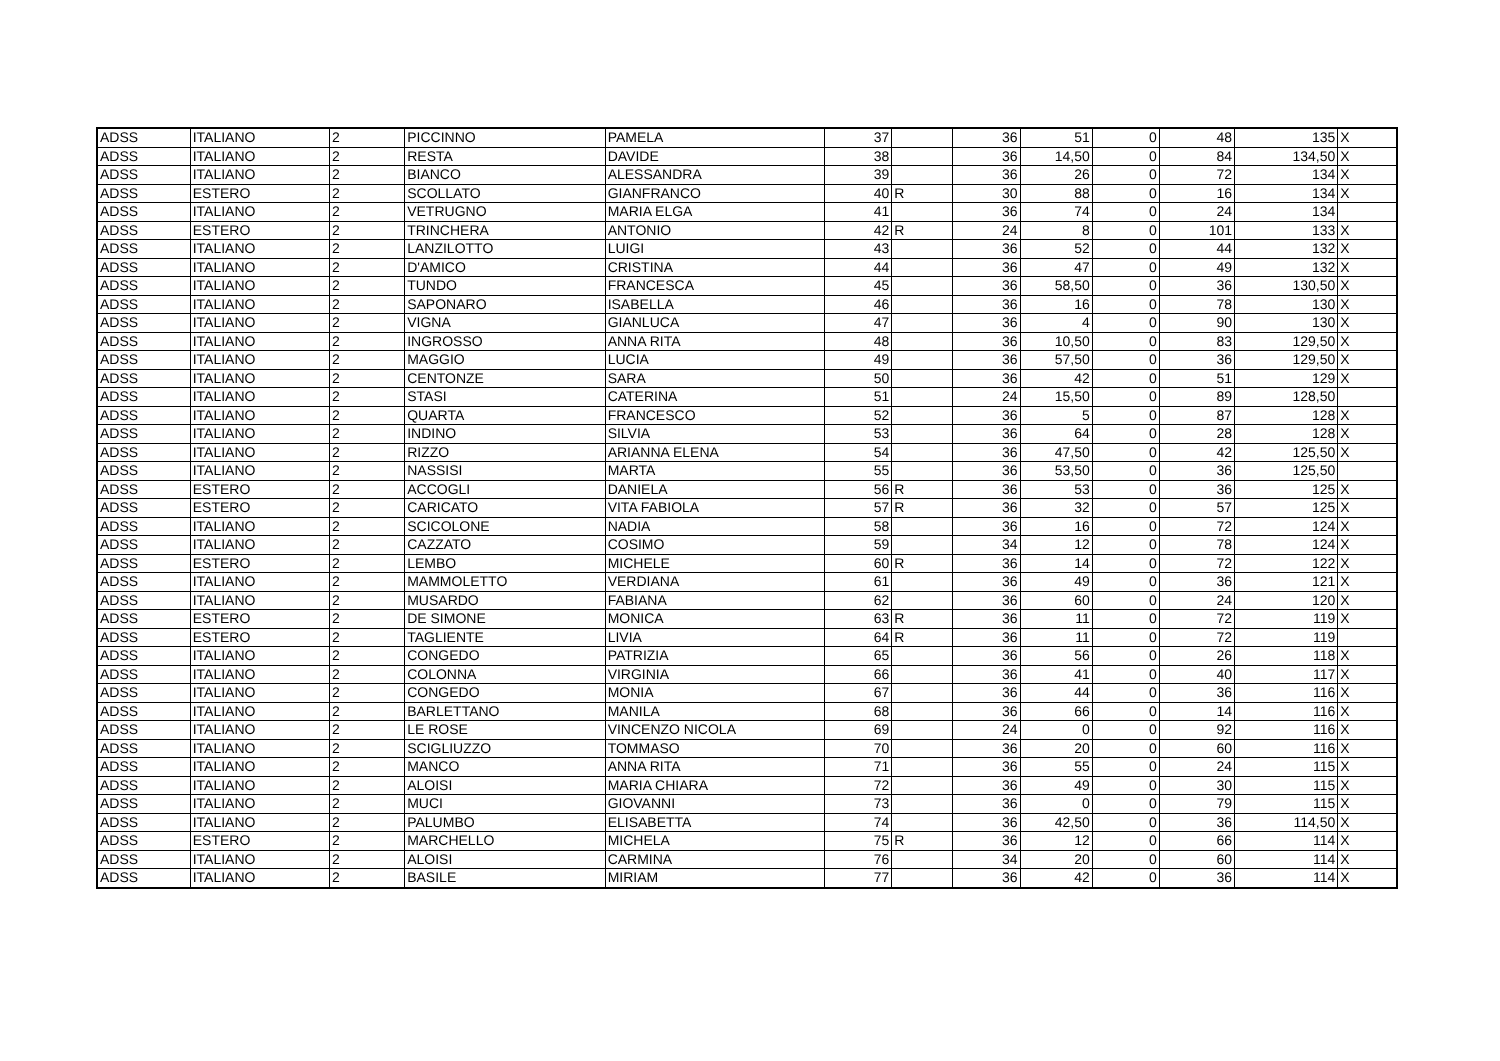| ADSS | ITALIANO | 2 | PICCINNO | PAMELA | 37 | | 36 | 51 | 0 | 48 | 135 | X |
| ADSS | ITALIANO | 2 | RESTA | DAVIDE | 38 | | 36 | 14,50 | 0 | 84 | 134,50 | X |
| ADSS | ITALIANO | 2 | BIANCO | ALESSANDRA | 39 | | 36 | 26 | 0 | 72 | 134 | X |
| ADSS | ESTERO | 2 | SCOLLATO | GIANFRANCO | 40 | R | 30 | 88 | 0 | 16 | 134 | X |
| ADSS | ITALIANO | 2 | VETRUGNO | MARIA ELGA | 41 | | 36 | 74 | 0 | 24 | 134 | |
| ADSS | ESTERO | 2 | TRINCHERA | ANTONIO | 42 | R | 24 | 8 | 0 | 101 | 133 | X |
| ADSS | ITALIANO | 2 | LANZILOTTO | LUIGI | 43 | | 36 | 52 | 0 | 44 | 132 | X |
| ADSS | ITALIANO | 2 | D'AMICO | CRISTINA | 44 | | 36 | 47 | 0 | 49 | 132 | X |
| ADSS | ITALIANO | 2 | TUNDO | FRANCESCA | 45 | | 36 | 58,50 | 0 | 36 | 130,50 | X |
| ADSS | ITALIANO | 2 | SAPONARO | ISABELLA | 46 | | 36 | 16 | 0 | 78 | 130 | X |
| ADSS | ITALIANO | 2 | VIGNA | GIANLUCA | 47 | | 36 | 4 | 0 | 90 | 130 | X |
| ADSS | ITALIANO | 2 | INGROSSO | ANNA RITA | 48 | | 36 | 10,50 | 0 | 83 | 129,50 | X |
| ADSS | ITALIANO | 2 | MAGGIO | LUCIA | 49 | | 36 | 57,50 | 0 | 36 | 129,50 | X |
| ADSS | ITALIANO | 2 | CENTONZE | SARA | 50 | | 36 | 42 | 0 | 51 | 129 | X |
| ADSS | ITALIANO | 2 | STASI | CATERINA | 51 | | 24 | 15,50 | 0 | 89 | 128,50 | |
| ADSS | ITALIANO | 2 | QUARTA | FRANCESCO | 52 | | 36 | 5 | 0 | 87 | 128 | X |
| ADSS | ITALIANO | 2 | INDINO | SILVIA | 53 | | 36 | 64 | 0 | 28 | 128 | X |
| ADSS | ITALIANO | 2 | RIZZO | ARIANNA ELENA | 54 | | 36 | 47,50 | 0 | 42 | 125,50 | X |
| ADSS | ITALIANO | 2 | NASSISI | MARTA | 55 | | 36 | 53,50 | 0 | 36 | 125,50 | |
| ADSS | ESTERO | 2 | ACCOGLI | DANIELA | 56 | R | 36 | 53 | 0 | 36 | 125 | X |
| ADSS | ESTERO | 2 | CARICATO | VITA FABIOLA | 57 | R | 36 | 32 | 0 | 57 | 125 | X |
| ADSS | ITALIANO | 2 | SCICOLONE | NADIA | 58 | | 36 | 16 | 0 | 72 | 124 | X |
| ADSS | ITALIANO | 2 | CAZZATO | COSIMO | 59 | | 34 | 12 | 0 | 78 | 124 | X |
| ADSS | ESTERO | 2 | LEMBO | MICHELE | 60 | R | 36 | 14 | 0 | 72 | 122 | X |
| ADSS | ITALIANO | 2 | MAMMOLETTO | VERDIANA | 61 | | 36 | 49 | 0 | 36 | 121 | X |
| ADSS | ITALIANO | 2 | MUSARDO | FABIANA | 62 | | 36 | 60 | 0 | 24 | 120 | X |
| ADSS | ESTERO | 2 | DE SIMONE | MONICA | 63 | R | 36 | 11 | 0 | 72 | 119 | X |
| ADSS | ESTERO | 2 | TAGLIENTE | LIVIA | 64 | R | 36 | 11 | 0 | 72 | 119 | |
| ADSS | ITALIANO | 2 | CONGEDO | PATRIZIA | 65 | | 36 | 56 | 0 | 26 | 118 | X |
| ADSS | ITALIANO | 2 | COLONNA | VIRGINIA | 66 | | 36 | 41 | 0 | 40 | 117 | X |
| ADSS | ITALIANO | 2 | CONGEDO | MONIA | 67 | | 36 | 44 | 0 | 36 | 116 | X |
| ADSS | ITALIANO | 2 | BARLETTANO | MANILA | 68 | | 36 | 66 | 0 | 14 | 116 | X |
| ADSS | ITALIANO | 2 | LE ROSE | VINCENZO NICOLA | 69 | | 24 | 0 | 0 | 92 | 116 | X |
| ADSS | ITALIANO | 2 | SCIGLIUZZO | TOMMASO | 70 | | 36 | 20 | 0 | 60 | 116 | X |
| ADSS | ITALIANO | 2 | MANCO | ANNA RITA | 71 | | 36 | 55 | 0 | 24 | 115 | X |
| ADSS | ITALIANO | 2 | ALOISI | MARIA CHIARA | 72 | | 36 | 49 | 0 | 30 | 115 | X |
| ADSS | ITALIANO | 2 | MUCI | GIOVANNI | 73 | | 36 | 0 | 0 | 79 | 115 | X |
| ADSS | ITALIANO | 2 | PALUMBO | ELISABETTA | 74 | | 36 | 42,50 | 0 | 36 | 114,50 | X |
| ADSS | ESTERO | 2 | MARCHELLO | MICHELA | 75 | R | 36 | 12 | 0 | 66 | 114 | X |
| ADSS | ITALIANO | 2 | ALOISI | CARMINA | 76 | | 34 | 20 | 0 | 60 | 114 | X |
| ADSS | ITALIANO | 2 | BASILE | MIRIAM | 77 | | 36 | 42 | 0 | 36 | 114 | X |